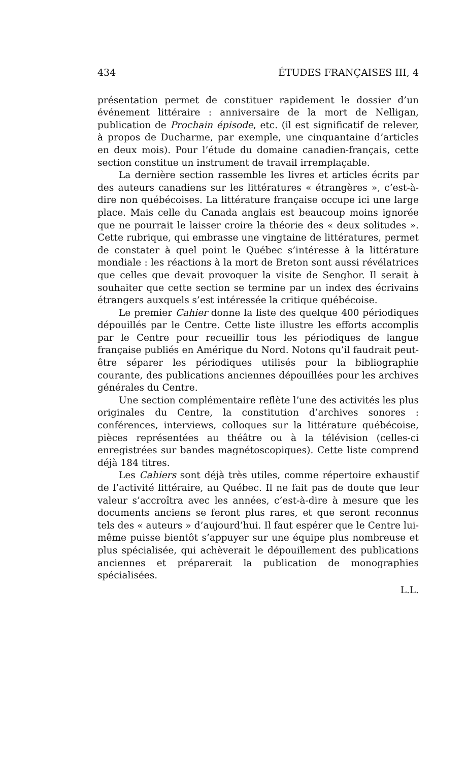434 ÉTUDES FRANÇAISES III, 4
présentation permet de constituer rapidement le dossier d’un événement littéraire : anniversaire de la mort de Nelligan, publication de Prochain épisode, etc. (il est significatif de relever, à propos de Ducharme, par exemple, une cinquantaine d’articles en deux mois). Pour l’étude du domaine canadien-français, cette section constitue un instrument de travail irremplaçable.
La dernière section rassemble les livres et articles écrits par des auteurs canadiens sur les littératures « étrangères », c’est-à-dire non québécoises. La littérature française occupe ici une large place. Mais celle du Canada anglais est beaucoup moins ignorée que ne pourrait le laisser croire la théorie des « deux solitudes ». Cette rubrique, qui embrasse une vingtaine de littératures, permet de constater à quel point le Québec s’intéresse à la littérature mondiale : les réactions à la mort de Breton sont aussi révélatrices que celles que devait provoquer la visite de Senghor. Il serait à souhaiter que cette section se termine par un index des écrivains étrangers auxquels s’est intéressée la critique québécoise.
Le premier Cahier donne la liste des quelque 400 périodiques dépouillés par le Centre. Cette liste illustre les efforts accomplis par le Centre pour recueillir tous les périodiques de langue française publiés en Amérique du Nord. Notons qu’il faudrait peut-être séparer les périodiques utilisés pour la bibliographie courante, des publications anciennes dépouillées pour les archives générales du Centre.
Une section complémentaire reflète l’une des activités les plus originales du Centre, la constitution d’archives sonores : conférences, interviews, colloques sur la littérature québécoise, pièces représentées au théâtre ou à la télévision (celles-ci enregistrées sur bandes magnétoscopiques). Cette liste comprend déjà 184 titres.
Les Cahiers sont déjà très utiles, comme répertoire exhaustif de l’activité littéraire, au Québec. Il ne fait pas de doute que leur valeur s’accroîtra avec les années, c’est-à-dire à mesure que les documents anciens se feront plus rares, et que seront reconnus tels des « auteurs » d’aujourd’hui. Il faut espérer que le Centre lui-même puisse bientôt s’appuyer sur une équipe plus nombreuse et plus spécialisée, qui achèverait le dépouillement des publications anciennes et préparerait la publication de monographies spécialisées.
L.L.